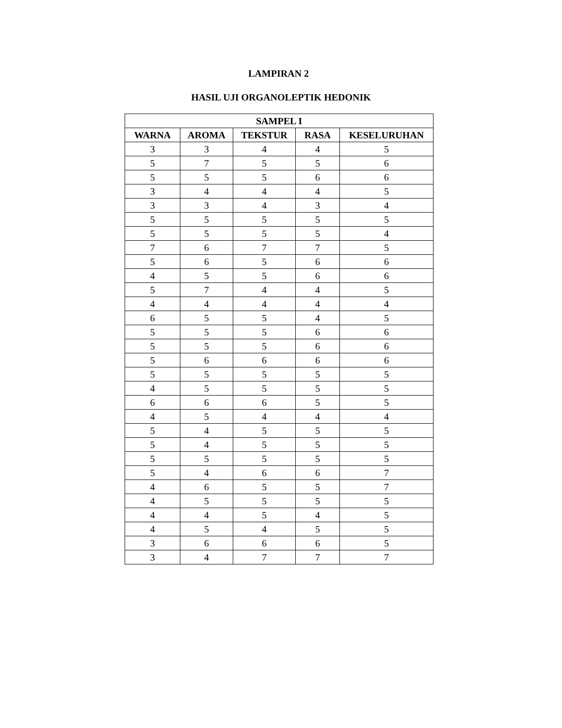LAMPIRAN 2
HASIL UJI ORGANOLEPTIK HEDONIK
| SAMPEL I | | | | |
| --- | --- | --- | --- | --- |
| WARNA | AROMA | TEKSTUR | RASA | KESELURUHAN |
| 3 | 3 | 4 | 4 | 5 |
| 5 | 7 | 5 | 5 | 6 |
| 5 | 5 | 5 | 6 | 6 |
| 3 | 4 | 4 | 4 | 5 |
| 3 | 3 | 4 | 3 | 4 |
| 5 | 5 | 5 | 5 | 5 |
| 5 | 5 | 5 | 5 | 4 |
| 7 | 6 | 7 | 7 | 5 |
| 5 | 6 | 5 | 6 | 6 |
| 4 | 5 | 5 | 6 | 6 |
| 5 | 7 | 4 | 4 | 5 |
| 4 | 4 | 4 | 4 | 4 |
| 6 | 5 | 5 | 4 | 5 |
| 5 | 5 | 5 | 6 | 6 |
| 5 | 5 | 5 | 6 | 6 |
| 5 | 6 | 6 | 6 | 6 |
| 5 | 5 | 5 | 5 | 5 |
| 4 | 5 | 5 | 5 | 5 |
| 6 | 6 | 6 | 5 | 5 |
| 4 | 5 | 4 | 4 | 4 |
| 5 | 4 | 5 | 5 | 5 |
| 5 | 4 | 5 | 5 | 5 |
| 5 | 5 | 5 | 5 | 5 |
| 5 | 4 | 6 | 6 | 7 |
| 4 | 6 | 5 | 5 | 7 |
| 4 | 5 | 5 | 5 | 5 |
| 4 | 4 | 5 | 4 | 5 |
| 4 | 5 | 4 | 5 | 5 |
| 3 | 6 | 6 | 6 | 5 |
| 3 | 4 | 7 | 7 | 7 |